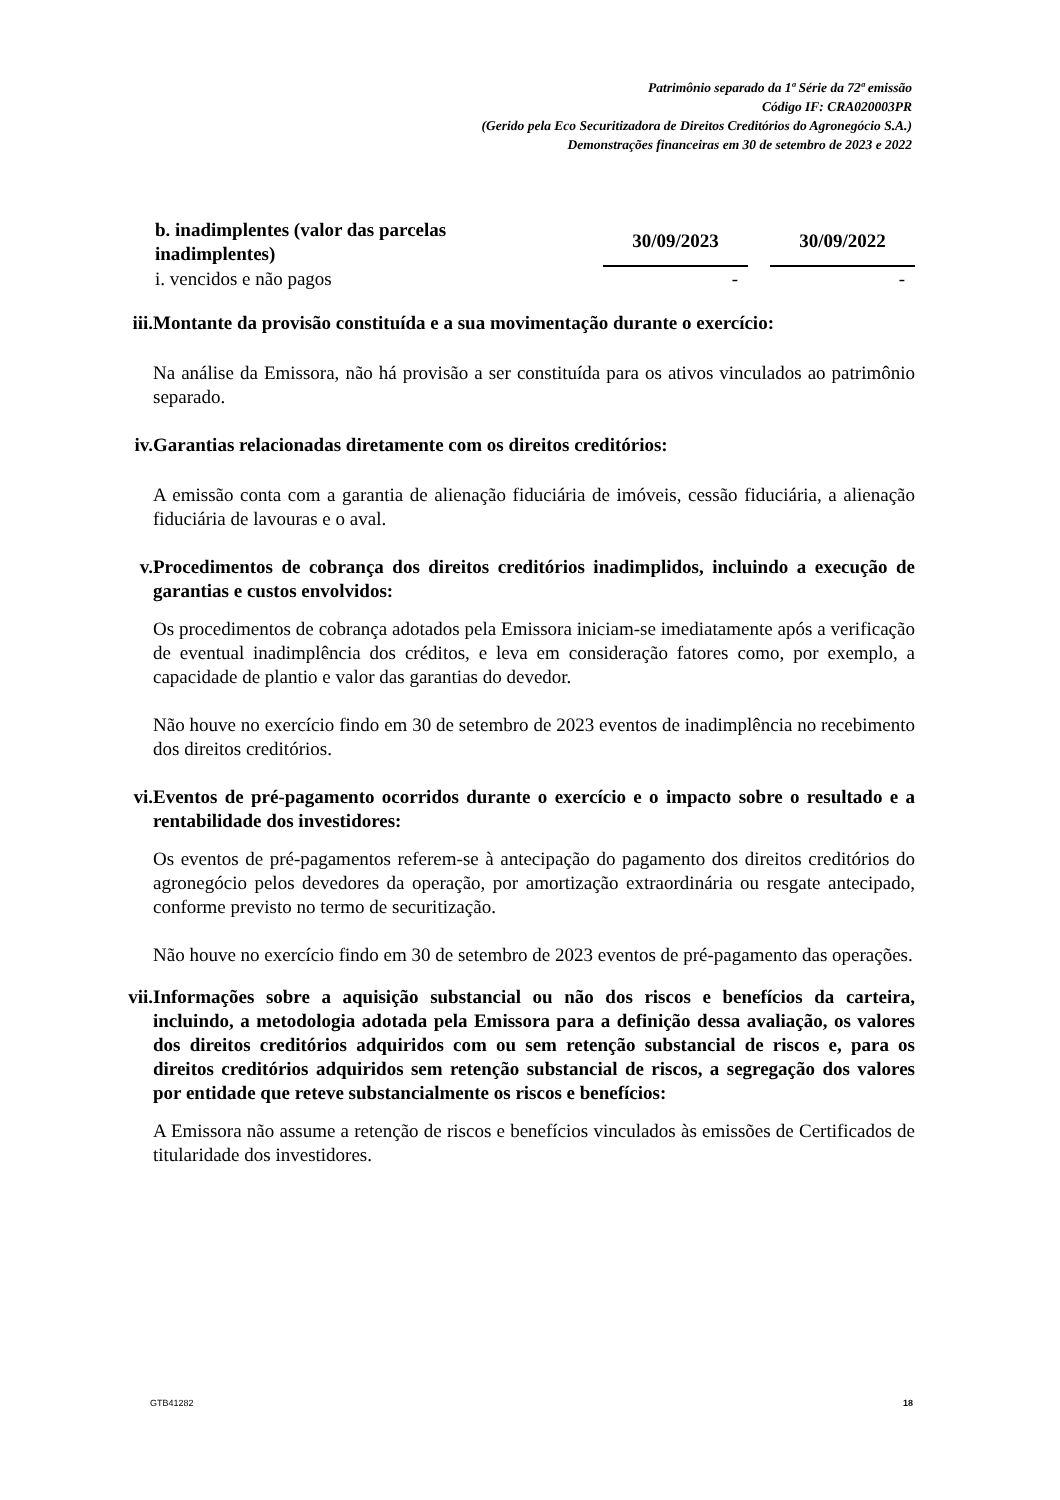Patrimônio separado da 1ª Série da 72ª emissão
Código IF: CRA020003PR
(Gerido pela Eco Securitizadora de Direitos Creditórios do Agronegócio S.A.)
Demonstrações financeiras em 30 de setembro de 2023 e 2022
| b. inadimplentes (valor das parcelas inadimplentes) | 30/09/2023 | | 30/09/2022 |
| --- | --- | --- | --- |
| i. vencidos e não pagos | - | | - |
iii. Montante da provisão constituída e a sua movimentação durante o exercício:
Na análise da Emissora, não há provisão a ser constituída para os ativos vinculados ao patrimônio separado.
iv. Garantias relacionadas diretamente com os direitos creditórios:
A emissão conta com a garantia de alienação fiduciária de imóveis, cessão fiduciária, a alienação fiduciária de lavouras e o aval.
v. Procedimentos de cobrança dos direitos creditórios inadimplidos, incluindo a execução de garantias e custos envolvidos:
Os procedimentos de cobrança adotados pela Emissora iniciam-se imediatamente após a verificação de eventual inadimplência dos créditos, e leva em consideração fatores como, por exemplo, a capacidade de plantio e valor das garantias do devedor.
Não houve no exercício findo em 30 de setembro de 2023 eventos de inadimplência no recebimento dos direitos creditórios.
vi. Eventos de pré-pagamento ocorridos durante o exercício e o impacto sobre o resultado e a rentabilidade dos investidores:
Os eventos de pré-pagamentos referem-se à antecipação do pagamento dos direitos creditórios do agronegócio pelos devedores da operação, por amortização extraordinária ou resgate antecipado, conforme previsto no termo de securitização.
Não houve no exercício findo em 30 de setembro de 2023 eventos de pré-pagamento das operações.
vii. Informações sobre a aquisição substancial ou não dos riscos e benefícios da carteira, incluindo, a metodologia adotada pela Emissora para a definição dessa avaliação, os valores dos direitos creditórios adquiridos com ou sem retenção substancial de riscos e, para os direitos creditórios adquiridos sem retenção substancial de riscos, a segregação dos valores por entidade que reteve substancialmente os riscos e benefícios:
A Emissora não assume a retenção de riscos e benefícios vinculados às emissões de Certificados de titularidade dos investidores.
GTB41282 18